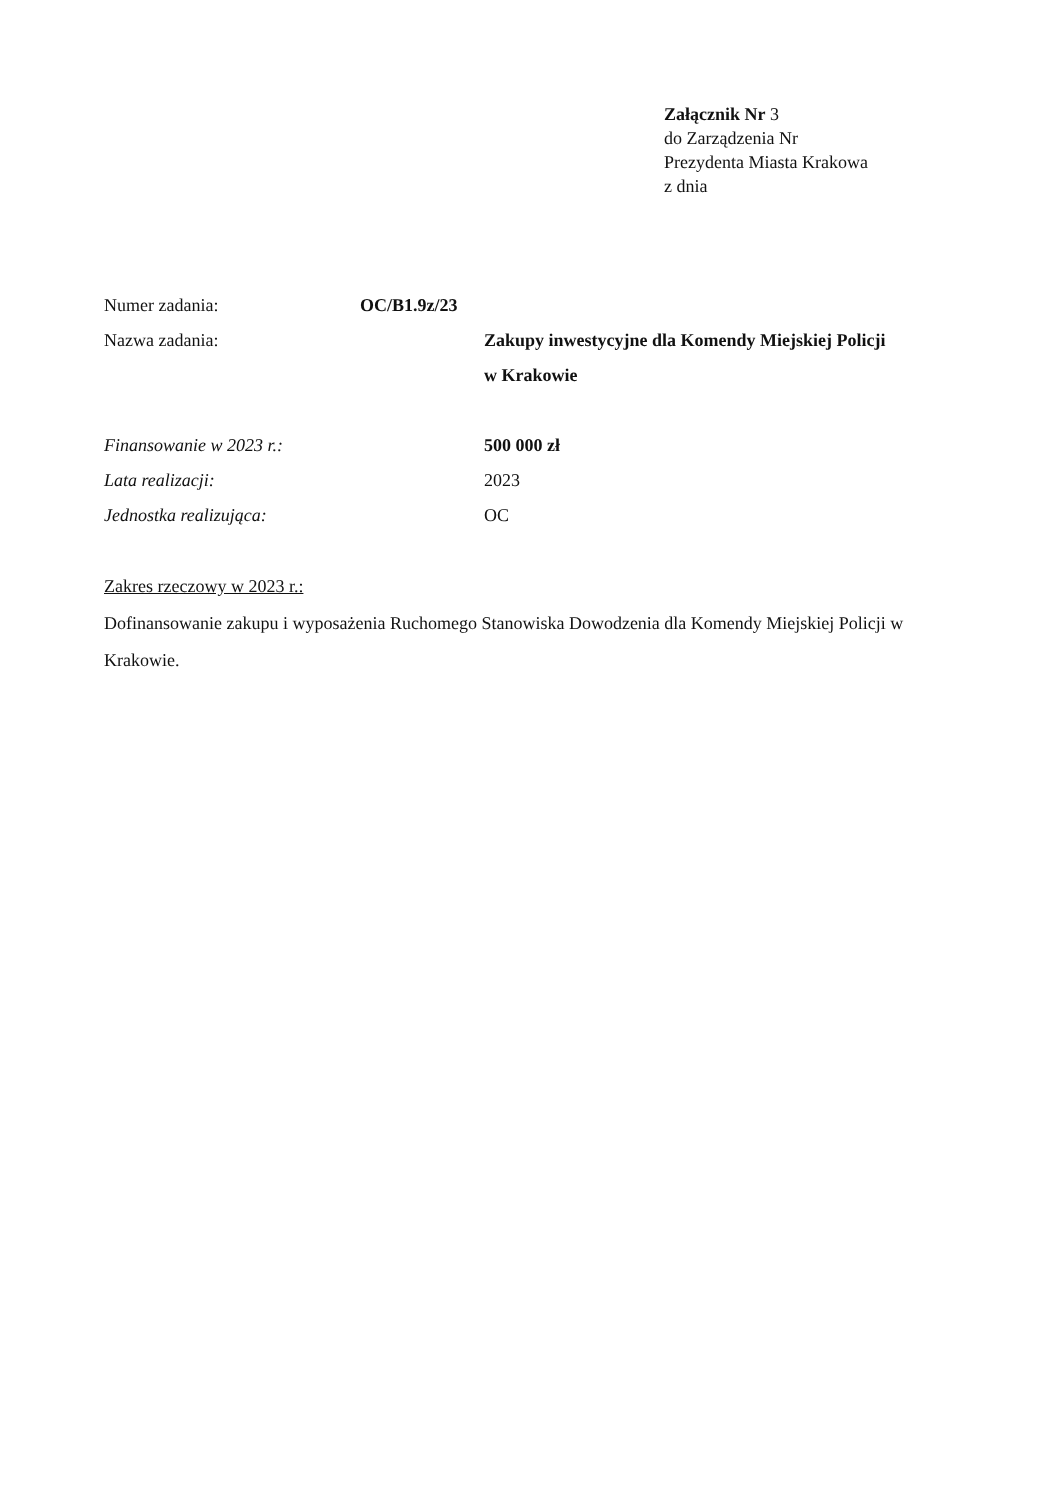Załącznik Nr 3
do Zarządzenia Nr
Prezydenta Miasta Krakowa
z dnia
Numer zadania: OC/B1.9z/23
Nazwa zadania: Zakupy inwestycyjne dla Komendy Miejskiej Policji
w Krakowie
Finansowanie w 2023 r.: 500 000 zł
Lata realizacji: 2023
Jednostka realizująca: OC
Zakres rzeczowy w 2023 r.:
Dofinansowanie zakupu i wyposażenia Ruchomego Stanowiska Dowodzenia dla Komendy Miejskiej Policji w Krakowie.